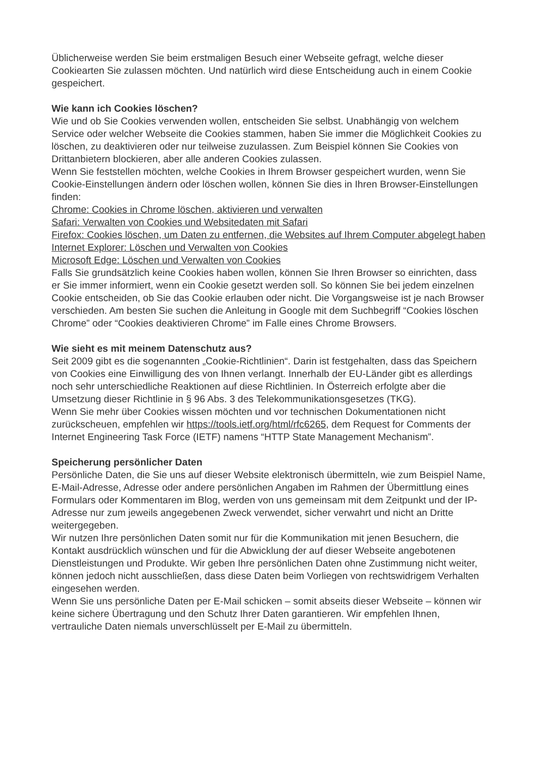Üblicherweise werden Sie beim erstmaligen Besuch einer Webseite gefragt, welche dieser Cookiearten Sie zulassen möchten. Und natürlich wird diese Entscheidung auch in einem Cookie gespeichert.
Wie kann ich Cookies löschen?
Wie und ob Sie Cookies verwenden wollen, entscheiden Sie selbst. Unabhängig von welchem Service oder welcher Webseite die Cookies stammen, haben Sie immer die Möglichkeit Cookies zu löschen, zu deaktivieren oder nur teilweise zuzulassen. Zum Beispiel können Sie Cookies von Drittanbietern blockieren, aber alle anderen Cookies zulassen.
Wenn Sie feststellen möchten, welche Cookies in Ihrem Browser gespeichert wurden, wenn Sie Cookie-Einstellungen ändern oder löschen wollen, können Sie dies in Ihren Browser-Einstellungen finden:
Chrome: Cookies in Chrome löschen, aktivieren und verwalten
Safari: Verwalten von Cookies und Websitedaten mit Safari
Firefox: Cookies löschen, um Daten zu entfernen, die Websites auf Ihrem Computer abgelegt haben
Internet Explorer: Löschen und Verwalten von Cookies
Microsoft Edge: Löschen und Verwalten von Cookies
Falls Sie grundsätzlich keine Cookies haben wollen, können Sie Ihren Browser so einrichten, dass er Sie immer informiert, wenn ein Cookie gesetzt werden soll. So können Sie bei jedem einzelnen Cookie entscheiden, ob Sie das Cookie erlauben oder nicht. Die Vorgangsweise ist je nach Browser verschieden. Am besten Sie suchen die Anleitung in Google mit dem Suchbegriff “Cookies löschen Chrome” oder “Cookies deaktivieren Chrome” im Falle eines Chrome Browsers.
Wie sieht es mit meinem Datenschutz aus?
Seit 2009 gibt es die sogenannten „Cookie-Richtlinien“. Darin ist festgehalten, dass das Speichern von Cookies eine Einwilligung des von Ihnen verlangt. Innerhalb der EU-Länder gibt es allerdings noch sehr unterschiedliche Reaktionen auf diese Richtlinien. In Österreich erfolgte aber die Umsetzung dieser Richtlinie in § 96 Abs. 3 des Telekommunikationsgesetzes (TKG).
Wenn Sie mehr über Cookies wissen möchten und vor technischen Dokumentationen nicht zurückscheuen, empfehlen wir https://tools.ietf.org/html/rfc6265, dem Request for Comments der Internet Engineering Task Force (IETF) namens “HTTP State Management Mechanism”.
Speicherung persönlicher Daten
Persönliche Daten, die Sie uns auf dieser Website elektronisch übermitteln, wie zum Beispiel Name, E-Mail-Adresse, Adresse oder andere persönlichen Angaben im Rahmen der Übermittlung eines Formulars oder Kommentaren im Blog, werden von uns gemeinsam mit dem Zeitpunkt und der IP-Adresse nur zum jeweils angegebenen Zweck verwendet, sicher verwahrt und nicht an Dritte weitergegeben.
Wir nutzen Ihre persönlichen Daten somit nur für die Kommunikation mit jenen Besuchern, die Kontakt ausdrücklich wünschen und für die Abwicklung der auf dieser Webseite angebotenen Dienstleistungen und Produkte. Wir geben Ihre persönlichen Daten ohne Zustimmung nicht weiter, können jedoch nicht ausschließen, dass diese Daten beim Vorliegen von rechtswidrigem Verhalten eingesehen werden.
Wenn Sie uns persönliche Daten per E-Mail schicken – somit abseits dieser Webseite – können wir keine sichere Übertragung und den Schutz Ihrer Daten garantieren. Wir empfehlen Ihnen, vertrauliche Daten niemals unverschlüsselt per E-Mail zu übermitteln.